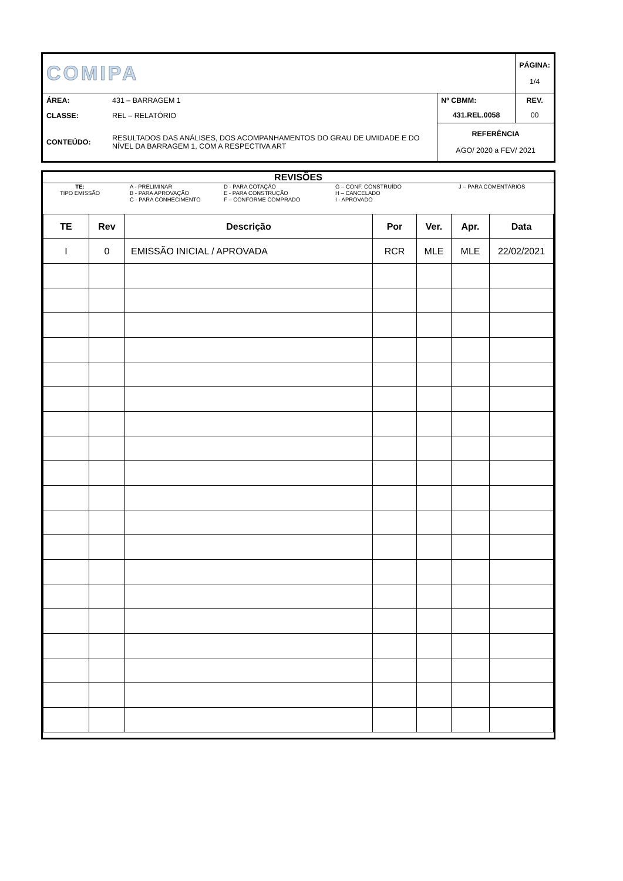| COMIPA | | | PÁGINA: 1/4 |
| ÁREA: | 431 – BARRAGEM 1 | Nº CBMM: | REV. |
| CLASSE: | REL – RELATÓRIO | 431.REL.0058 | 00 |
| CONTEÚDO: | RESULTADOS DAS ANÁLISES, DOS ACOMPANHAMENTOS DO GRAU DE UMIDADE E DO NÍVEL DA BARRAGEM 1, COM A RESPECTIVA ART | REFERÊNCIA AGO/ 2020 a FEV/ 2021 | |
REVISÕES
TE:
TIPO EMISSÃO
A - PRELIMINAR
B - PARA APROVAÇÃO
C - PARA CONHECIMENTO
D - PARA COTAÇÃO
E - PARA CONSTRUÇÃO
F – CONFORME COMPRADO
G – CONF. CONSTRUÍDO
H – CANCELADO
I - APROVADO
J – PARA COMENTÁRIOS
| TE | Rev | Descrição | Por | Ver. | Apr. | Data |
| --- | --- | --- | --- | --- | --- | --- |
| I | 0 | EMISSÃO INICIAL / APROVADA | RCR | MLE | MLE | 22/02/2021 |